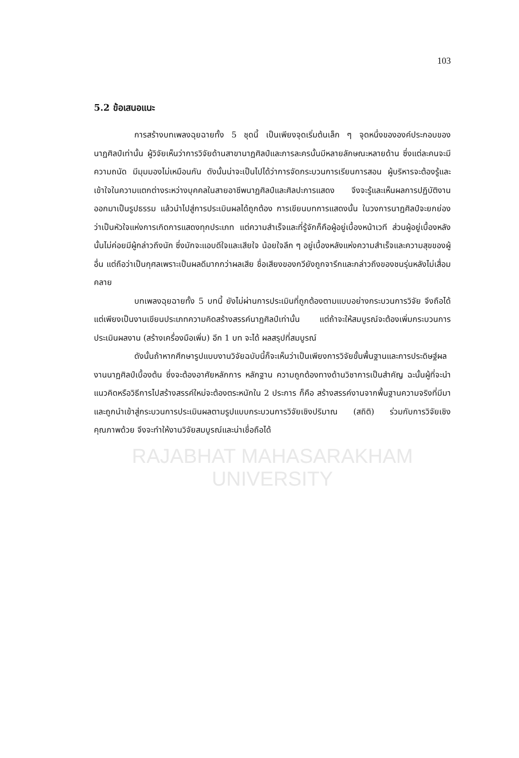103
5.2 ข้อเสนอแนะ
การสร้างบทเพลงฉุยฉายทั้ง 5 ชุดนี้ เป็นเพียงจุดเริ่มต้นเล็ก ๆ จุดหนึ่งขององค์ประกอบของนาฏศิลป์เท่านั้น ผู้วิจัยเห็นว่าการวิจัยด้านสาขานาฏศิลป์และการละครนั้นมีหลายลักษณะหลายด้าน ซึ่งแต่ละคนจะมีความถนัด มีมุมมองไม่เหมือนกัน ดังนั้นน่าจะเป็นไปได้ว่าการจัดกระบวนการเรียนการสอน ผู้บริหารจะต้องรู้และเข้าใจในความแตกต่างระหว่างบุคคลในสายอาชีพนาฏศิลป์และศิลปะการแสดง จึงจะรู้และเห็นผลการปฏิบัติงานออกมาเป็นรูปธรรม แล้วนำไปสู่การประเมินผลได้ถูกต้อง การเขียนบทการแสดงนั้น ในวงการนาฏศิลป์จะยกย่องว่าเป็นหัวใจแห่งการเกิดการแสดงทุกประเภท แต่ความสำเร็จและที่รู้จักก็คือผู้อยู่เบื้องหน้าเวที ส่วนผู้อยู่เบื้องหลังนั้นไม่ค่อยมีผู้กล่าวถึงนัก ซึ่งมักจะแอบดีใจและเสียใจ น้อยใจลึก ๆ อยู่เบื้องหลังแห่งความสำเร็จและความสุขของผู้อื่น แต่ถือว่าเป็นกุศลเพราะเป็นผลดีมากกว่าผลเสีย ชื่อเสียงของกวียังถูกจารึกและกล่าวถึงของชนรุ่นหลังไม่เสื่อมคลาย
บทเพลงฉุยฉายทั้ง 5 บทนี้ ยังไม่ผ่านการประเมินที่ถูกต้องตามแบบอย่างกระบวนการวิจัย จึงถือได้แต่เพียงเป็นงานเขียนประเภทความคิดสร้างสรรค์นาฏศิลป์เท่านั้น แต่ถ้าจะให้สมบูรณ์จะต้องเพิ่มกระบวนการประเมินผลงาน (สร้างเครื่องมือเพิ่ม) อีก 1 บท จะได้ ผลสรุปที่สมบูรณ์
ดังนั้นถ้าหากศึกษารูปแบบงานวิจัยฉบับนี้ก็จะเห็นว่าเป็นเพียงการวิจัยขั้นพื้นฐานและการประดิษฐ์ผลงานนาฏศิลป์เบื้องต้น ซึ่งจะต้องอาศัยหลักการ หลักฐาน ความถูกต้องทางด้านวิชาการเป็นสำคัญ ฉะนั้นผู้ที่จะนำแนวคิดหรือวิธีการไปสร้างสรรค์ใหม่จะต้องตระหนักใน 2 ประการ ก็คือ สร้างสรรค์งานจากพื้นฐานความจริงที่มีมา และถูกนำเข้าสู่กระบวนการประเมินผลตามรูปแบบกระบวนการวิจัยเชิงปริมาณ (สถิติ) ร่วมกับการวิจัยเชิงคุณภาพด้วย จึงจะทำให้งานวิจัยสมบูรณ์และน่าเชื่อถือได้
RAJABHAT MAHASARAKHAM UNIVERSITY